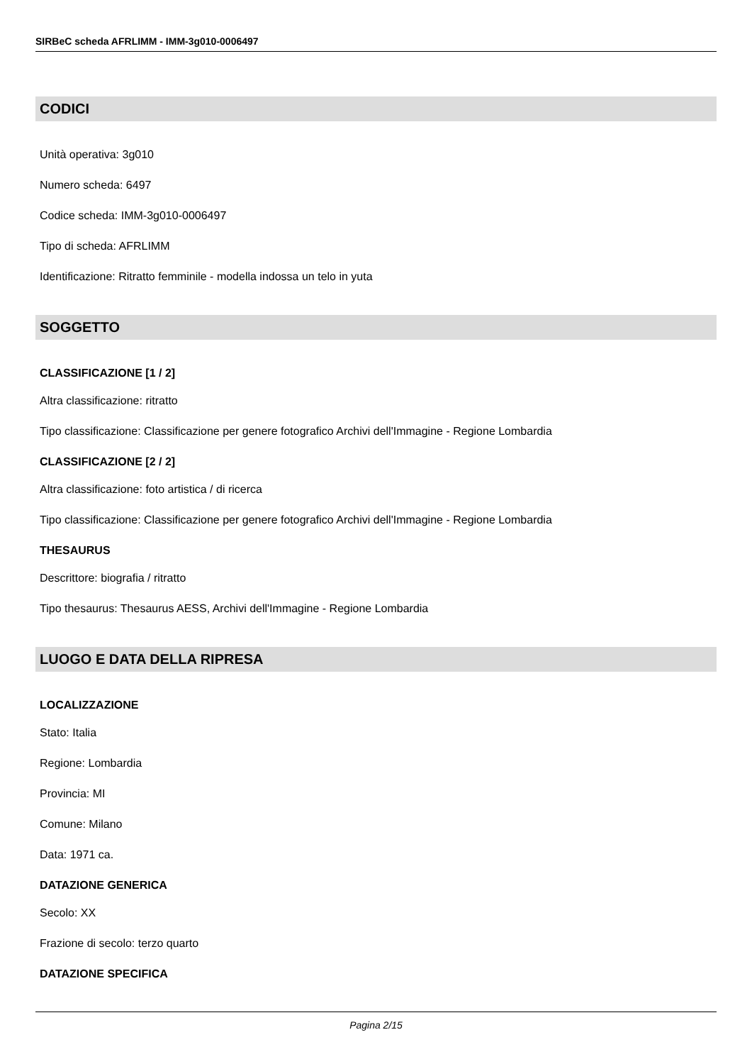SIRBeC scheda AFRLIMM - IMM-3g010-0006497
CODICI
Unità operativa: 3g010
Numero scheda: 6497
Codice scheda: IMM-3g010-0006497
Tipo di scheda: AFRLIMM
Identificazione: Ritratto femminile - modella indossa un telo in yuta
SOGGETTO
CLASSIFICAZIONE [1 / 2]
Altra classificazione: ritratto
Tipo classificazione: Classificazione per genere fotografico Archivi dell'Immagine - Regione Lombardia
CLASSIFICAZIONE [2 / 2]
Altra classificazione: foto artistica / di ricerca
Tipo classificazione: Classificazione per genere fotografico Archivi dell'Immagine - Regione Lombardia
THESAURUS
Descrittore: biografia / ritratto
Tipo thesaurus: Thesaurus AESS, Archivi dell'Immagine - Regione Lombardia
LUOGO E DATA DELLA RIPRESA
LOCALIZZAZIONE
Stato: Italia
Regione: Lombardia
Provincia: MI
Comune: Milano
Data: 1971 ca.
DATAZIONE GENERICA
Secolo: XX
Frazione di secolo: terzo quarto
DATAZIONE SPECIFICA
Pagina 2/15